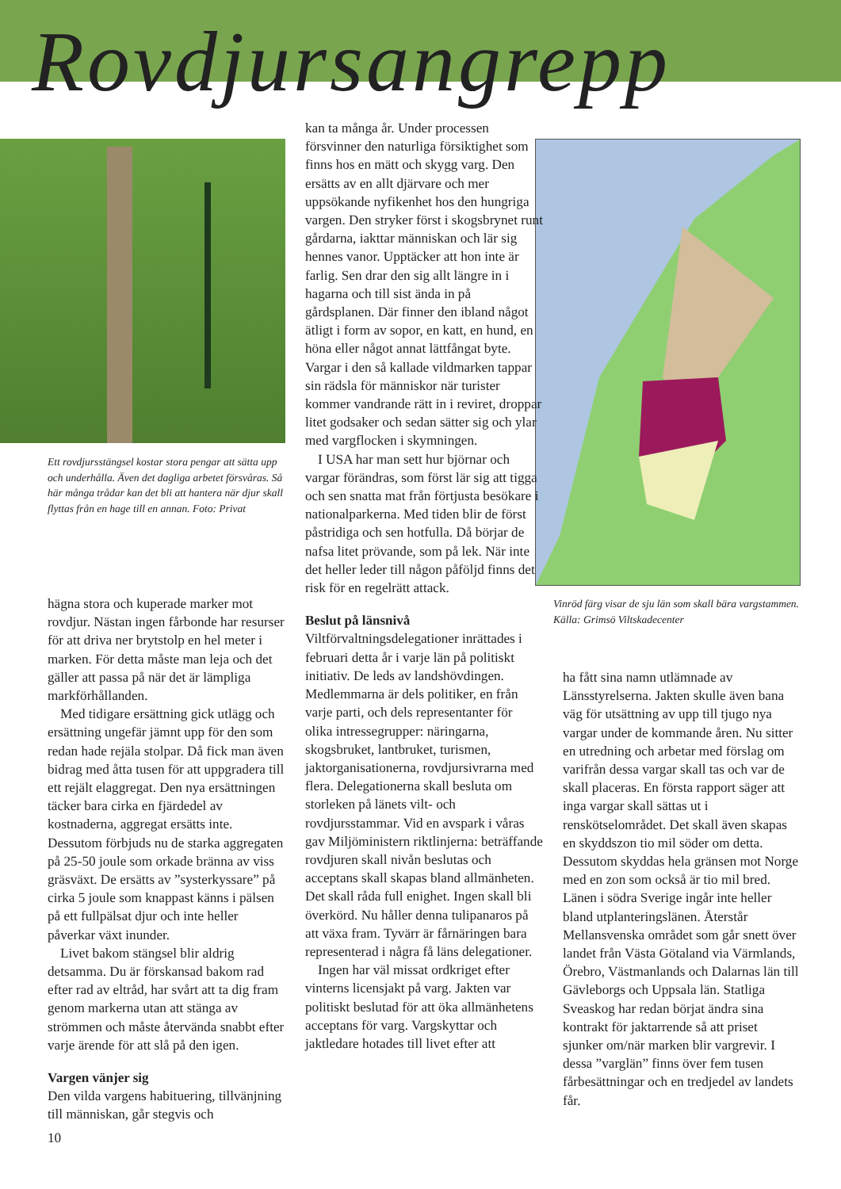Rovdjursangrepp
Ett rovdjursstängsel kostar stora pengar att sätta upp och underhålla. Även det dagliga arbetet försvåras. Så här många trådar kan det bli att hantera när djur skall flyttas från en hage till en annan. Foto: Privat
Vinröd färg visar de sju län som skall bära vargstammen. Källa: Grimsö Viltskadecenter
hägna stora och kuperade marker mot rovdjur. Nästan ingen fårbonde har resurser för att driva ner brytstolp en hel meter i marken. För detta måste man leja och det gäller att passa på när det är lämpliga markförhållanden.
Med tidigare ersättning gick utlägg och ersättning ungefär jämnt upp för den som redan hade rejäla stolpar. Då fick man även bidrag med åtta tusen för att uppgradera till ett rejält elaggregat. Den nya ersättningen täcker bara cirka en fjärdedel av kostnaderna, aggregat ersätts inte. Dessutom förbjuds nu de starka aggregaten på 25-50 joule som orkade bränna av viss gräsväxt. De ersätts av ”systerkyssare” på cirka 5 joule som knappast känns i pälsen på ett fullpälsat djur och inte heller påverkar växt inunder.
Livet bakom stängsel blir aldrig detsamma. Du är förskansad bakom rad efter rad av eltråd, har svårt att ta dig fram genom markerna utan att stänga av strömmen och måste återvända snabbt efter varje ärende för att slå på den igen.
Vargen vänjer sig
Den vilda vargens habituering, tillvänjning till människan, går stegvis och
10
kan ta många år. Under processen försvinner den naturliga försiktighet som finns hos en mätt och skygg varg. Den ersätts av en allt djärvare och mer uppsökande nyfikenhet hos den hungriga vargen. Den stryker först i skogsbrynet runt gårdarna, iakttar människan och lär sig hennes vanor. Upptäcker att hon inte är farlig. Sen drar den sig allt längre in i hagarna och till sist ända in på gårdsplanen. Där finner den ibland något ätligt i form av sopor, en katt, en hund, en höna eller något annat lättfångat byte. Vargar i den så kallade vildmarken tappar sin rädsla för människor när turister kommer vandrande rätt in i reviret, droppar litet godsaker och sedan sätter sig och ylar med vargflocken i skymningen.
I USA har man sett hur björnar och vargar förändras, som först lär sig att tigga och sen snatta mat från förtjusta besökare i nationalparkerna. Med tiden blir de först påstridiga och sen hotfulla. Då börjar de nafsa litet prövande, som på lek. När inte det heller leder till någon påföljd finns det risk för en regelrätt attack.
Beslut på länsnivå
Viltförvaltningsdelegationer inrättades i februari detta år i varje län på politiskt initiativ. De leds av landshövdingen. Medlemmarna är dels politiker, en från varje parti, och dels representanter för olika intressegrupper: näringarna, skogsbruket, lantbruket, turismen, jaktorganisationerna, rovdjursivrarna med flera. Delegationerna skall besluta om storleken på länets vilt- och rovdjursstammar. Vid en avspark i våras gav Miljöministern riktlinjerna: beträffande rovdjuren skall nivån beslutas och acceptans skall skapas bland allmänheten. Det skall råda full enighet. Ingen skall bli överkörd. Nu håller denna tulipanaros på att växa fram. Tyvärr är fårnäringen bara representerad i några få läns delegationer.
Ingen har väl missat ordkriget efter vinterns licensjakt på varg. Jakten var politiskt beslutad för att öka allmänhetens acceptans för varg. Vargskyttar och jaktledare hotades till livet efter att
ha fått sina namn utlämnade av Länsstyrelserna. Jakten skulle även bana väg för utsättning av upp till tjugo nya vargar under de kommande åren. Nu sitter en utredning och arbetar med förslag om varifrån dessa vargar skall tas och var de skall placeras. En första rapport säger att inga vargar skall sättas ut i renskötselområdet. Det skall även skapas en skyddszon tio mil söder om detta. Dessutom skyddas hela gränsen mot Norge med en zon som också är tio mil bred. Länen i södra Sverige ingår inte heller bland utplanteringslänen. Återstår Mellansvenska området som går snett över landet från Västa Götaland via Värmlands, Örebro, Västmanlands och Dalarnas län till Gävleborgs och Uppsala län. Statliga Sveaskog har redan börjat ändra sina kontrakt för jaktarrende så att priset sjunker om/när marken blir vargrevir. I dessa ”varglän” finns över fem tusen fårbesättningar och en tredjedel av landets får.